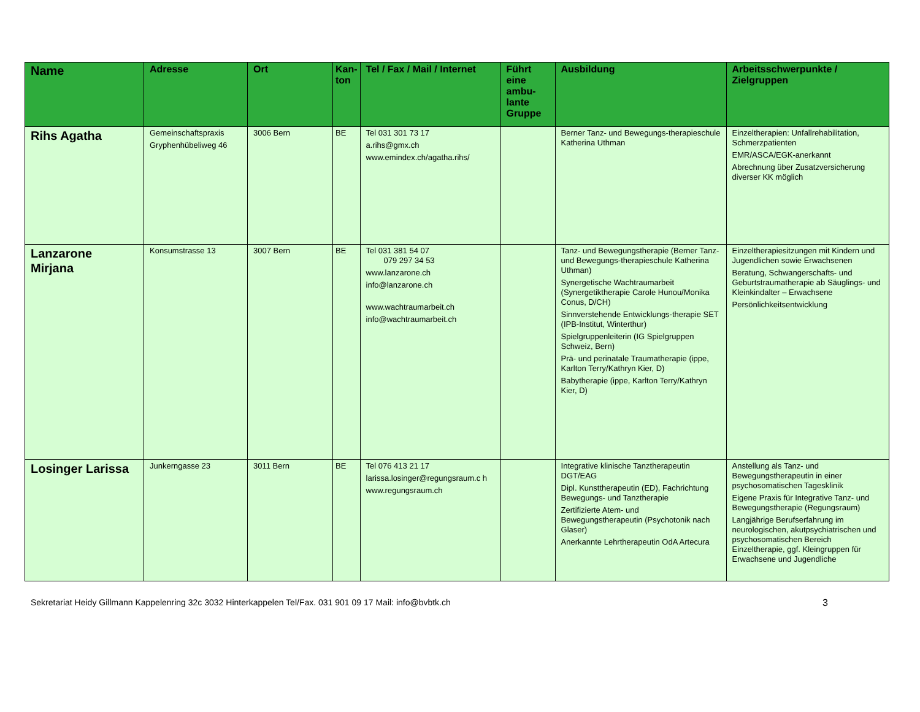| Name | Adresse | Ort | Kan- ton | Tel / Fax / Mail / Internet | Führt eine ambu-lante Gruppe | Ausbildung | Arbeitsschwerpunkte / Zielgruppen |
| --- | --- | --- | --- | --- | --- | --- | --- |
| Rihs Agatha | Gemeinschaftspraxis Gryphenhübeliweg 46 | 3006 Bern | BE | Tel 031 301 73 17 a.rihs@gmx.ch www.emindex.ch/agatha.rihs/ | | Berner Tanz- und Bewegungs-therapieschule Katherina Uthman | Einzeltherapien: Unfallrehabilitation, Schmerzpatienten EMR/ASCA/EGK-anerkannt Abrechnung über Zusatzversicherung diverser KK möglich |
| Lanzarone Mirjana | Konsumstrasse 13 | 3007 Bern | BE | Tel 031 381 54 07 079 297 34 53 www.lanzarone.ch info@lanzarone.ch www.wachtraumarbeit.ch info@wachtraumarbeit.ch | | Tanz- und Bewegungstherapie (Berner Tanz- und Bewegungs-therapieschule Katherina Uthman) Synergetische Wachtraumarbeit (Synergetiktherapie Carole Hunou/Monika Conus, D/CH) Sinnverstehende Entwicklungs-therapie SET (IPB-Institut, Winterthur) Spielgruppenleiterin (IG Spielgruppen Schweiz, Bern) Prä- und perinatale Traumatherapie (ippe, Karlton Terry/Kathryn Kier, D) Babytherapie (ippe, Karlton Terry/Kathryn Kier, D) | Einzeltherapiesitzungen mit Kindern und Jugendlichen sowie Erwachsenen Beratung, Schwangerschafts- und Geburtstraumatherapie ab Säuglings- und Kleinkindalter – Erwachsene Persönlichkeitsentwicklung |
| Losinger Larissa | Junkerngasse 23 | 3011 Bern | BE | Tel 076 413 21 17 larissa.losinger@regungsraum.c h www.regungsraum.ch | | Integrative klinische Tanztherapeutin DGT/EAG Dipl. Kunsttherapeutin (ED), Fachrichtung Bewegungs- und Tanztherapie Zertifizierte Atem- und Bewegungstherapeutin (Psychotonik nach Glaser) Anerkannte Lehrtherapeutin OdA Artecura | Anstellung als Tanz- und Bewegungstherapeutin in einer psychosomatischen Tagesklinik Eigene Praxis für Integrative Tanz- und Bewegungstherapie (Regungsraum) Langjährige Berufserfahrung im neurologischen, akutpsychiatrischen und psychosomatischen Bereich Einzeltherapie, ggf. Kleingruppen für Erwachsene und Jugendliche |
Sekretariat Heidy Gillmann Kappelenring 32c 3032 Hinterkappelen Tel/Fax. 031 901 09 17 Mail: info@bvbtk.ch 3